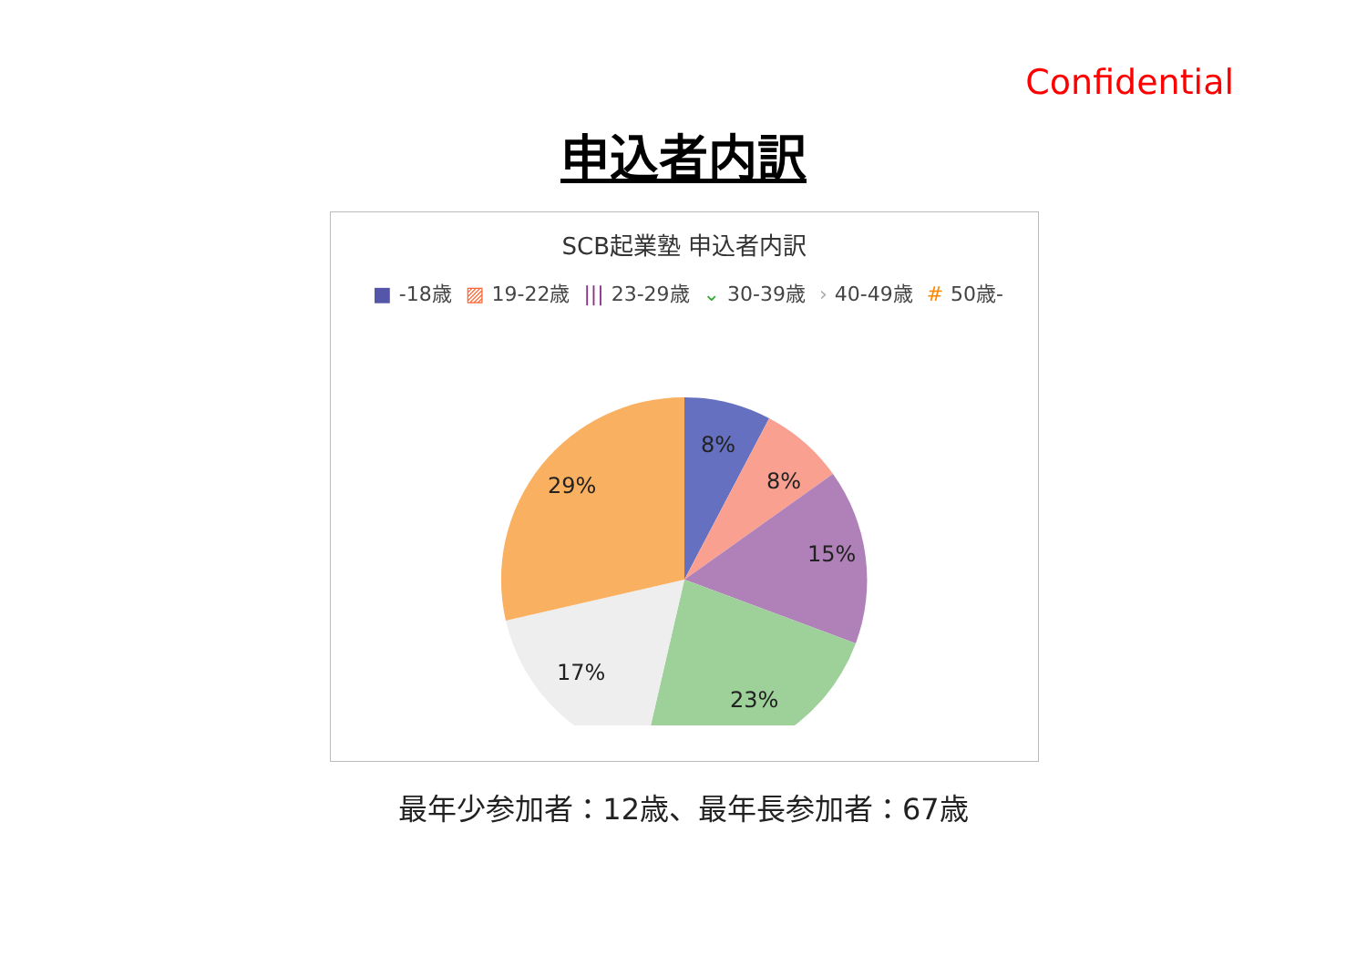Confidential
申込者内訳
SCB起業塾 申込者内訳
■ -18歳 ▨ 19-22歳 ||| 23-29歳 ⌄ 30-39歳 › 40-49歳 # 50歳-
8%
8%
15%
23%
17%
29%
最年少参加者：12歳、最年長参加者：67歳